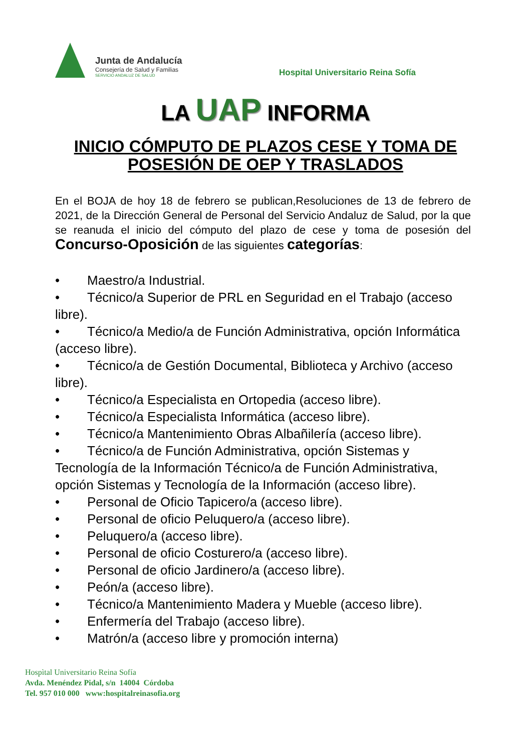Junta de Andalucía
Consejería de Salud y Familias
SERVICIO ANDALUZ DE SALUD
Hospital Universitario Reina Sofía
LA UAP INFORMA
INICIO CÓMPUTO DE PLAZOS CESE Y TOMA DE POSESIÓN DE OEP Y TRASLADOS
En el BOJA de hoy 18 de febrero se publican,Resoluciones de 13 de febrero de 2021, de la Dirección General de Personal del Servicio Andaluz de Salud, por la que se reanuda el inicio del cómputo del plazo de cese y toma de posesión del Concurso-Oposición de las siguientes categorías:
• Maestro/a Industrial.
• Técnico/a Superior de PRL en Seguridad en el Trabajo (acceso libre).
• Técnico/a Medio/a de Función Administrativa, opción Informática (acceso libre).
• Técnico/a de Gestión Documental, Biblioteca y Archivo (acceso libre).
• Técnico/a Especialista en Ortopedia (acceso libre).
• Técnico/a Especialista Informática (acceso libre).
• Técnico/a Mantenimiento Obras Albañilería (acceso libre).
• Técnico/a de Función Administrativa, opción Sistemas y Tecnología de la Información Técnico/a de Función Administrativa, opción Sistemas y Tecnología de la Información (acceso libre).
• Personal de Oficio Tapicero/a (acceso libre).
• Personal de oficio Peluquero/a (acceso libre).
• Peluquero/a (acceso libre).
• Personal de oficio Costurero/a (acceso libre).
• Personal de oficio Jardinero/a (acceso libre).
• Peón/a (acceso libre).
• Técnico/a Mantenimiento Madera y Mueble (acceso libre).
• Enfermería del Trabajo (acceso libre).
• Matrón/a (acceso libre y promoción interna)
Hospìtal Universitario Reina Sofía
Avda. Menéndez Pidal, s/n 14004 Córdoba
Tel. 957 010 000 www:hospitalreinasofia.org